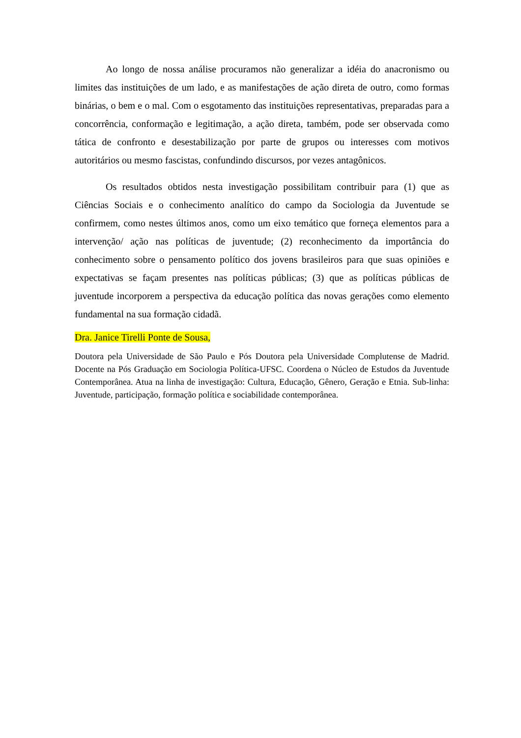Ao longo de nossa análise procuramos não generalizar a idéia do anacronismo ou limites das instituições de um lado, e as manifestações de ação direta de outro, como formas binárias, o bem e o mal. Com o esgotamento das instituições representativas, preparadas para a concorrência, conformação e legitimação, a ação direta, também, pode ser observada como tática de confronto e desestabilização por parte de grupos ou interesses com motivos autoritários ou mesmo fascistas, confundindo discursos, por vezes antagônicos.
Os resultados obtidos nesta investigação possibilitam contribuir para (1) que as Ciências Sociais e o conhecimento analítico do campo da Sociologia da Juventude se confirmem, como nestes últimos anos, como um eixo temático que forneça elementos para a intervenção/ ação nas políticas de juventude; (2) reconhecimento da importância do conhecimento sobre o pensamento político dos jovens brasileiros para que suas opiniões e expectativas se façam presentes nas políticas públicas; (3) que as políticas públicas de juventude incorporem a perspectiva da educação política das novas gerações como elemento fundamental na sua formação cidadã.
Dra. Janice Tirelli Ponte de Sousa,
Doutora pela Universidade de São Paulo e Pós Doutora pela Universidade Complutense de Madrid. Docente na Pós Graduação em Sociologia Política-UFSC. Coordena o Núcleo de Estudos da Juventude Contemporânea. Atua na linha de investigação: Cultura, Educação, Gênero, Geração e Etnia. Sub-linha: Juventude, participação, formação política e sociabilidade contemporânea.